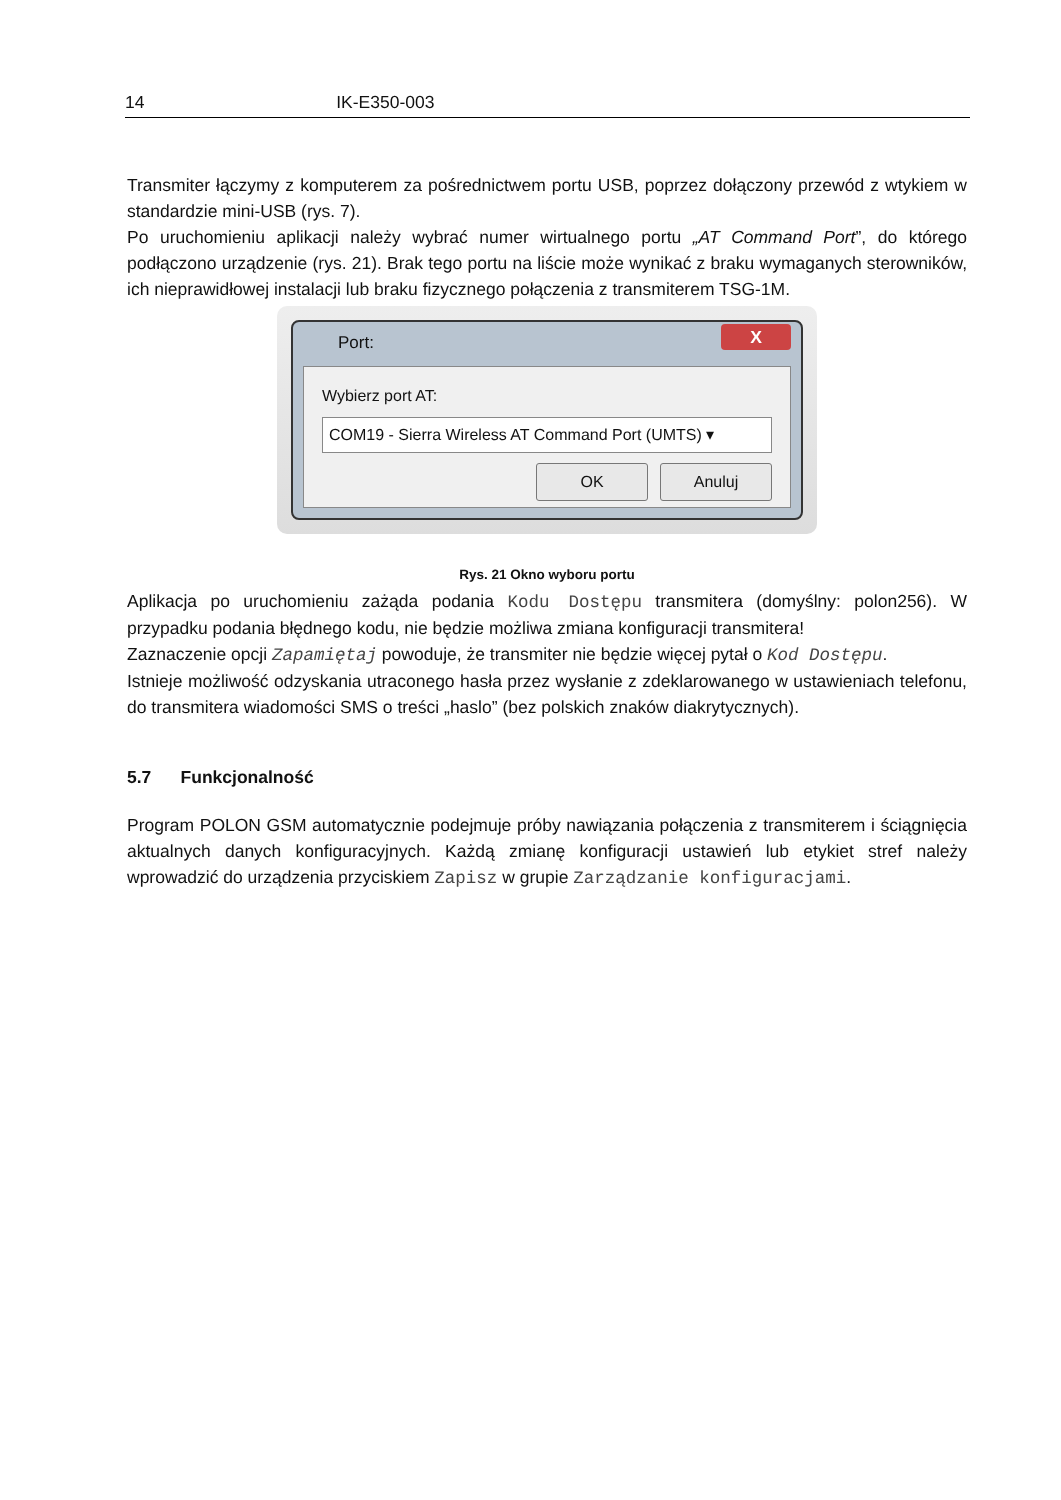14 IK-E350-003
Transmiter łączymy z komputerem za pośrednictwem portu USB, poprzez dołączony przewód z wtykiem w standardzie mini-USB (rys. 7).
Po uruchomieniu aplikacji należy wybrać numer wirtualnego portu „AT Command Port”, do którego podłączono urządzenie (rys. 21). Brak tego portu na liście może wynikać z braku wymaganych sterowników, ich nieprawidłowej instalacji lub braku fizycznego połączenia z transmiterem TSG-1M.
Port:
X
Wybierz port AT:
COM19 - Sierra Wireless AT Command Port (UMTS) ▾
OK Anuluj
Rys. 21 Okno wyboru portu
Aplikacja po uruchomieniu zażąda podania Kodu Dostępu transmitera (domyślny: polon256). W przypadku podania błędnego kodu, nie będzie możliwa zmiana konfiguracji transmitera!
Zaznaczenie opcji Zapamiętaj powoduje, że transmiter nie będzie więcej pytał o Kod Dostępu.
Istnieje możliwość odzyskania utraconego hasła przez wysłanie z zdeklarowanego w ustawieniach telefonu, do transmitera wiadomości SMS o treści „haslo” (bez polskich znaków diakrytycznych).
5.7 Funkcjonalność
Program POLON GSM automatycznie podejmuje próby nawiązania połączenia z transmiterem i ściągnięcia aktualnych danych konfiguracyjnych. Każdą zmianę konfiguracji ustawień lub etykiet stref należy wprowadzić do urządzenia przyciskiem Zapisz w grupie Zarządzanie konfiguracjami.